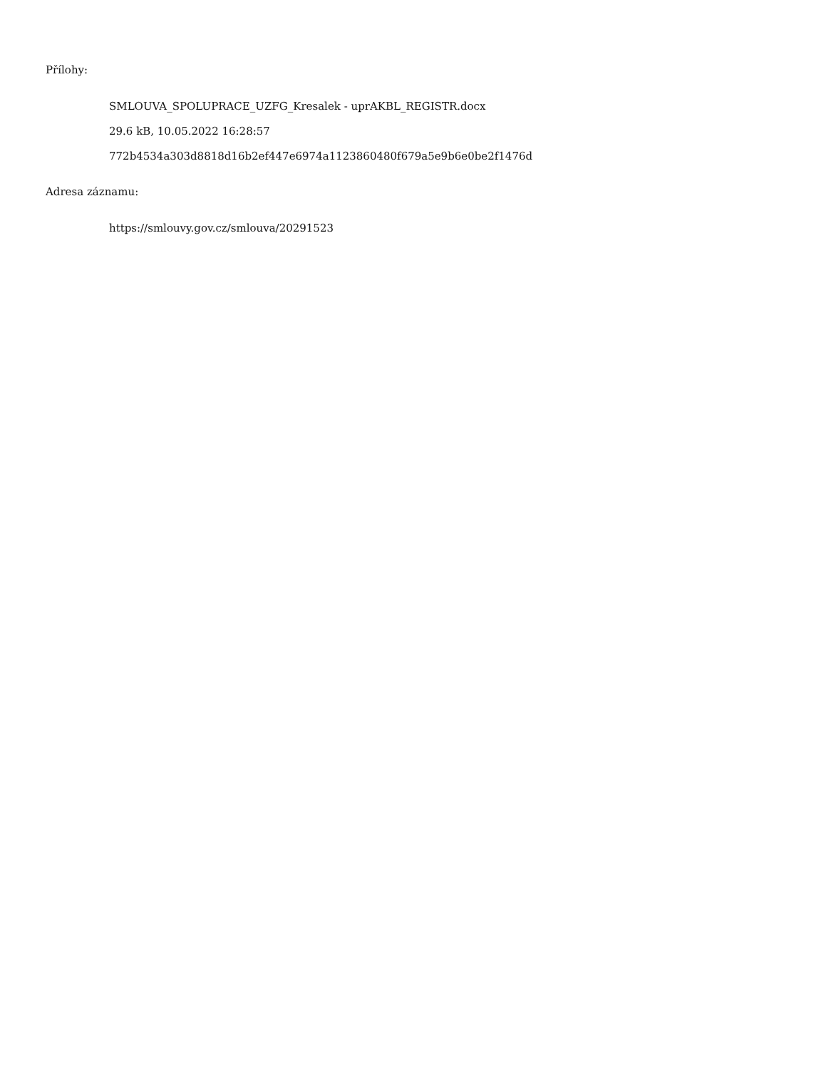Přílohy:
SMLOUVA_SPOLUPRACE_UZFG_Kresalek - uprAKBL_REGISTR.docx
29.6 kB, 10.05.2022 16:28:57
772b4534a303d8818d16b2ef447e6974a1123860480f679a5e9b6e0be2f1476d
Adresa záznamu:
https://smlouvy.gov.cz/smlouva/20291523